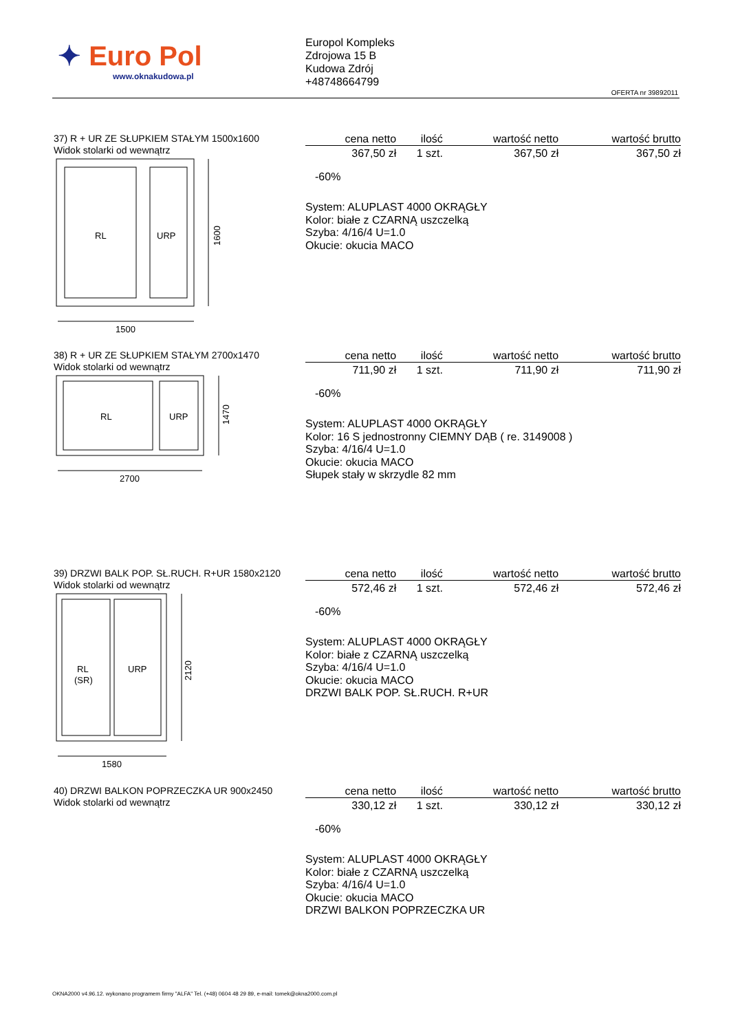✦ Euro Pol
www.oknakudowa.pl
Europol Kompleks
Zdrojowa 15 B
Kudowa Zdrój
+48748664799
OFERTA nr 39892011
37) R + UR ZE SŁUPKIEM STAŁYM 1500x1600
Widok stolarki od wewnątrz
RL
URP
1600
1500
| cena netto | ilość | wartość netto | wartość brutto |
| --- | --- | --- | --- |
| 367,50 zł | 1 szt. | 367,50 zł | 367,50 zł |
-60%
System: ALUPLAST 4000 OKRĄGŁY
Kolor: białe z CZARNĄ uszczelką
Szyba: 4/16/4 U=1.0
Okucie: okucia MACO
38) R + UR ZE SŁUPKIEM STAŁYM 2700x1470
Widok stolarki od wewnątrz
RL
URP
1470
2700
| cena netto | ilość | wartość netto | wartość brutto |
| --- | --- | --- | --- |
| 711,90 zł | 1 szt. | 711,90 zł | 711,90 zł |
-60%
System: ALUPLAST 4000 OKRĄGŁY
Kolor: 16 S jednostronny CIEMNY DĄB ( re. 3149008 )
Szyba: 4/16/4 U=1.0
Okucie: okucia MACO
Słupek stały w skrzydle 82 mm
39) DRZWI BALK POP. SŁ.RUCH. R+UR 1580x2120
Widok stolarki od wewnątrz
RL
(SR)
URP
2120
1580
| cena netto | ilość | wartość netto | wartość brutto |
| --- | --- | --- | --- |
| 572,46 zł | 1 szt. | 572,46 zł | 572,46 zł |
-60%
System: ALUPLAST 4000 OKRĄGŁY
Kolor: białe z CZARNĄ uszczelką
Szyba: 4/16/4 U=1.0
Okucie: okucia MACO
DRZWI BALK POP. SŁ.RUCH. R+UR
40) DRZWI BALKON POPRZECZKA UR 900x2450
Widok stolarki od wewnątrz
| cena netto | ilość | wartość netto | wartość brutto |
| --- | --- | --- | --- |
| 330,12 zł | 1 szt. | 330,12 zł | 330,12 zł |
-60%
System: ALUPLAST 4000 OKRĄGŁY
Kolor: białe z CZARNĄ uszczelką
Szyba: 4/16/4 U=1.0
Okucie: okucia MACO
DRZWI BALKON POPRZECZKA UR
OKNA2000 v4.96.12. wykonano programem firmy "ALFA" Tel. (+48) 0604 48 29 89, e-mail: tomek@okna2000.com.pl